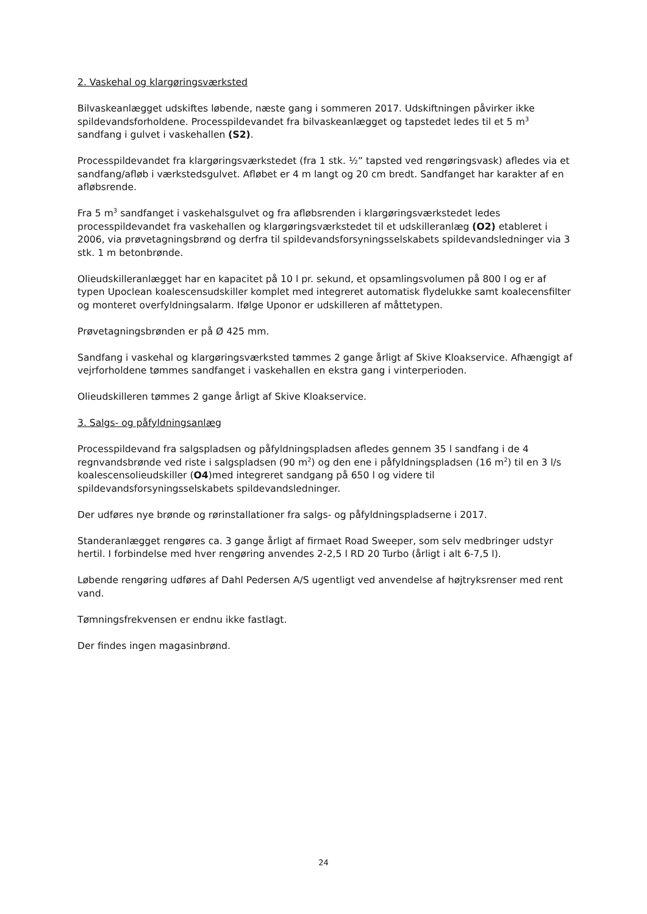2. Vaskehal og klargøringsværksted
Bilvaskeanlægget udskiftes løbende, næste gang i sommeren 2017. Udskiftningen påvirker ikke spildevandsforholdene. Processpildevandet fra bilvaskeanlægget og tapstedet ledes til et 5 m<sup>3</sup> sandfang i gulvet i vaskehallen (S2).
Processpildevandet fra klargøringsværkstedet (fra 1 stk. ½” tapsted ved rengøringsvask) afledes via et sandfang/afløb i værkstedsgulvet. Afløbet er 4 m langt og 20 cm bredt. Sandfanget har karakter af en afløbsrende.
Fra 5 m<sup>3</sup> sandfanget i vaskehalsgulvet og fra afløbsrenden i klargøringsværkstedet ledes processpildevandet fra vaskehallen og klargøringsværkstedet til et udskilleranlæg (O2) etableret i 2006, via prøvetagningsbrønd og derfra til spildevandsforsyningsselskabets spildevandsledninger via 3 stk. 1 m betonbrønde.
Olieudskilleranlægget har en kapacitet på 10 l pr. sekund, et opsamlingsvolumen på 800 l og er af typen Upoclean koalescensudskiller komplet med integreret automatisk flydelukke samt koalecensfilter og monteret overfyldningsalarm. Ifølge Uponor er udskilleren af måttetypen.
Prøvetagningsbrønden er på Ø 425 mm.
Sandfang i vaskehal og klargøringsværksted tømmes 2 gange årligt af Skive Kloakservice. Afhængigt af vejrforholdene tømmes sandfanget i vaskehallen en ekstra gang i vinterperioden.
Olieudskilleren tømmes 2 gange årligt af Skive Kloakservice.
3. Salgs- og påfyldningsanlæg
Processpildevand fra salgspladsen og påfyldningspladsen afledes gennem 35 l sandfang i de 4 regnvandsbrønde ved riste i salgspladsen (90 m<sup>2</sup>) og den ene i påfyldningspladsen (16 m<sup>2</sup>) til en 3 l/s koalescensolieudskiller (O4)med integreret sandgang på 650 l og videre til spildevandsforsyningsselskabets spildevandsledninger.
Der udføres nye brønde og rørinstallationer fra salgs- og påfyldningspladserne i 2017.
Standeranlægget rengøres ca. 3 gange årligt af firmaet Road Sweeper, som selv medbringer udstyr hertil. I forbindelse med hver rengøring anvendes 2-2,5 l RD 20 Turbo (årligt i alt 6-7,5 l).
Løbende rengøring udføres af Dahl Pedersen A/S ugentligt ved anvendelse af højtryksrenser med rent vand.
Tømningsfrekvensen er endnu ikke fastlagt.
Der findes ingen magasinbrønd.
24